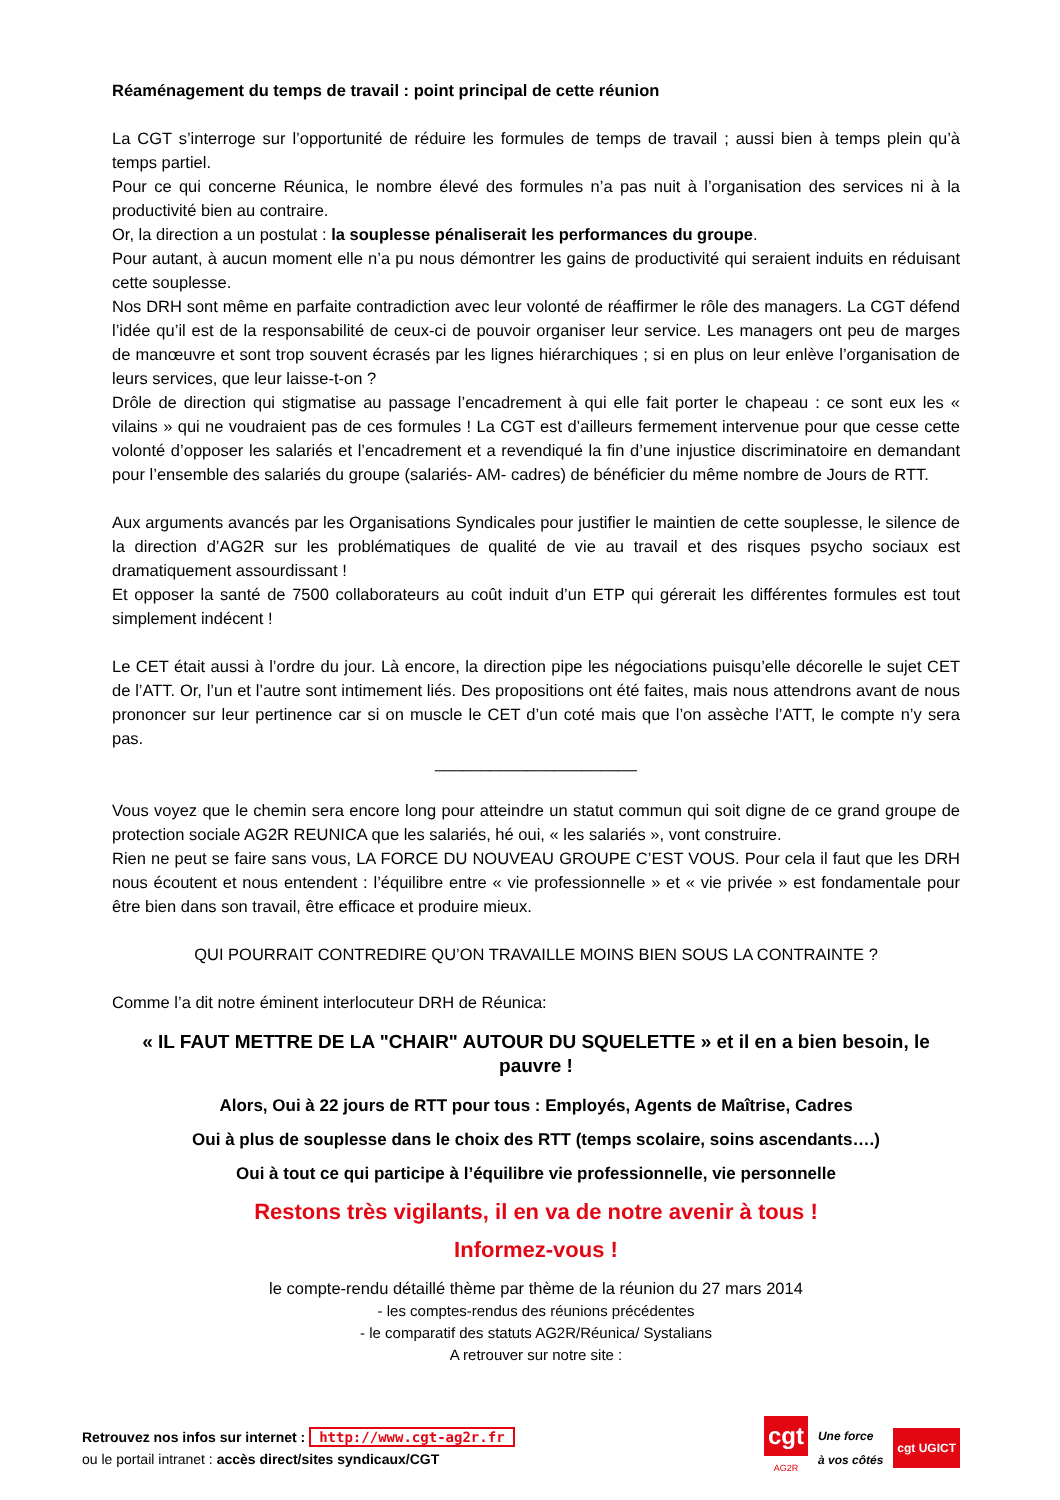Réaménagement du temps de travail : point principal de cette réunion
La CGT s’interroge sur l’opportunité de réduire les formules de temps de travail ; aussi bien à temps plein qu’à temps partiel.
Pour ce qui concerne Réunica, le nombre élevé des formules n’a pas nuit à l’organisation des services ni à la productivité bien au contraire.
Or, la direction a un postulat : la souplesse pénaliserait les performances du groupe.
Pour autant, à aucun moment elle n’a pu nous démontrer les gains de productivité qui seraient induits en réduisant cette souplesse.
Nos DRH sont même en parfaite contradiction avec leur volonté de réaffirmer le rôle des managers. La CGT défend l’idée qu’il est de la responsabilité de ceux-ci de pouvoir organiser leur service. Les managers ont peu de marges de manœuvre et sont trop souvent écrasés par les lignes hiérarchiques ; si en plus on leur enlève l’organisation de leurs services, que leur laisse-t-on ?
Drôle de direction qui stigmatise au passage l’encadrement à qui elle fait porter le chapeau : ce sont eux les « vilains » qui ne voudraient pas de ces formules ! La CGT est d’ailleurs fermement intervenue pour que cesse cette volonté d’opposer les salariés et l’encadrement et a revendiqué la fin d’une injustice discriminatoire en demandant pour l’ensemble des salariés du groupe (salariés- AM- cadres) de bénéficier du même nombre de Jours de RTT.
Aux arguments avancés par les Organisations Syndicales pour justifier le maintien de cette souplesse, le silence de la direction d’AG2R sur les problématiques de qualité de vie au travail et des risques psycho sociaux est dramatiquement assourdissant !
Et opposer la santé de 7500 collaborateurs au coût induit d’un ETP qui gérerait les différentes formules est tout simplement indécent !
Le CET était aussi à l’ordre du jour. Là encore, la direction pipe les négociations puisqu’elle décorelle le sujet CET de l’ATT. Or, l’un et l’autre sont intimement liés. Des propositions ont été faites, mais nous attendrons avant de nous prononcer sur leur pertinence car si on muscle le CET d’un coté mais que l’on assèche l’ATT, le compte n’y sera pas.
______________________
Vous voyez que le chemin sera encore long pour atteindre un statut commun qui soit digne de ce grand groupe de protection sociale AG2R REUNICA que les salariés, hé oui, « les salariés », vont construire.
Rien ne peut se faire sans vous, LA FORCE DU NOUVEAU GROUPE C’EST VOUS. Pour cela il faut que les DRH nous écoutent et nous entendent : l’équilibre entre « vie professionnelle » et « vie privée » est fondamentale pour être bien dans son travail, être efficace et produire mieux.
QUI POURRAIT CONTREDIRE QU’ON TRAVAILLE MOINS BIEN SOUS LA CONTRAINTE ?
Comme l’a dit notre éminent interlocuteur DRH de Réunica:
« IL FAUT METTRE DE LA "CHAIR" AUTOUR DU SQUELETTE » et il en a bien besoin, le pauvre !
Alors, Oui à 22 jours de RTT pour tous : Employés, Agents de Maîtrise, Cadres
Oui à plus de souplesse dans le choix des RTT (temps scolaire, soins ascendants….)
Oui à tout ce qui participe à l’équilibre vie professionnelle, vie personnelle
Restons très vigilants, il en va de notre avenir à tous !
Informez-vous !
le compte-rendu détaillé thème par thème de la réunion du 27 mars 2014
- les comptes-rendus des réunions précédentes
- le comparatif des statuts AG2R/Réunica/ Systalians
A retrouver sur notre site :
Retrouvez nos infos sur internet : http://www.cgt-ag2r.fr
ou le portail intranet : accès direct/sites syndicaux/CGT
cgt
AG2R
Une force
à vos côtés cgt UGICT